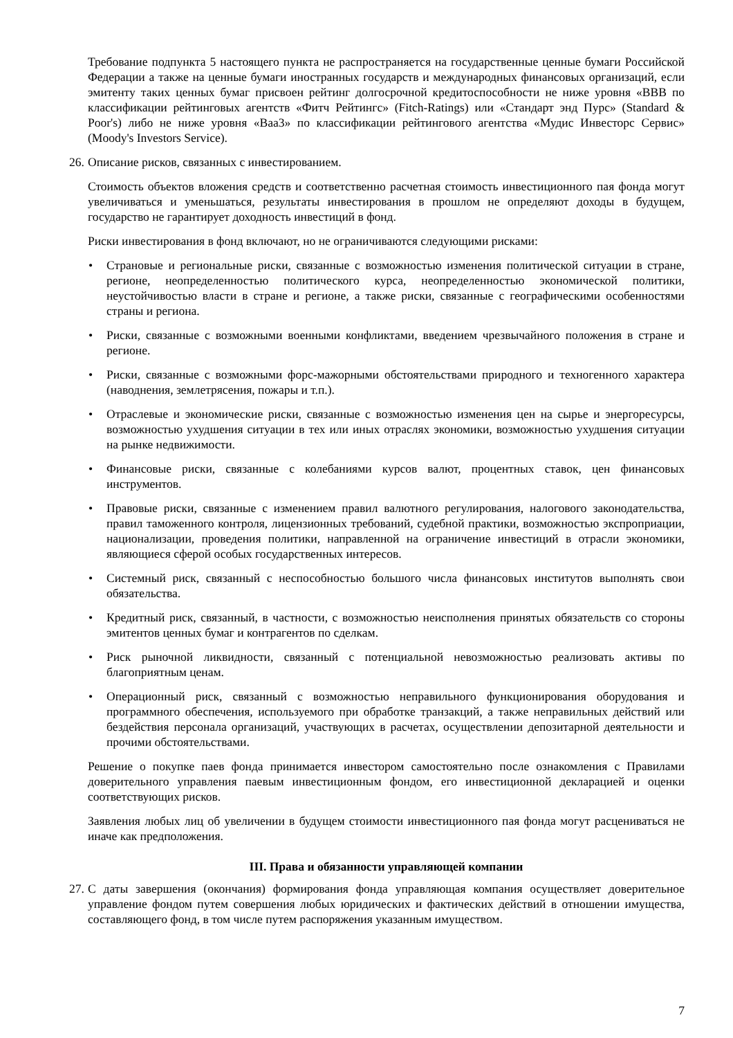Требование подпункта 5 настоящего пункта не распространяется на государственные ценные бумаги Российской Федерации а также на ценные бумаги иностранных государств и международных финансовых организаций, если эмитенту таких ценных бумаг присвоен рейтинг долгосрочной кредитоспособности не ниже уровня «BBB по классификации рейтинговых агентств «Фитч Рейтингс» (Fitch-Ratings) или «Стандарт энд Пурс» (Standard & Poor's) либо не ниже уровня «Baa3» по классификации рейтингового агентства «Мудис Инвесторс Сервис» (Moody's Investors Service).
26. Описание рисков, связанных с инвестированием.
Стоимость объектов вложения средств и соответственно расчетная стоимость инвестиционного пая фонда могут увеличиваться и уменьшаться, результаты инвестирования в прошлом не определяют доходы в будущем, государство не гарантирует доходность инвестиций в фонд.
Риски инвестирования в фонд включают, но не ограничиваются следующими рисками:
• Страновые и региональные риски, связанные с возможностью изменения политической ситуации в стране, регионе, неопределенностью политического курса, неопределенностью экономической политики, неустойчивостью власти в стране и регионе, а также риски, связанные с географическими особенностями страны и региона.
• Риски, связанные с возможными военными конфликтами, введением чрезвычайного положения в стране и регионе.
• Риски, связанные с возможными форс-мажорными обстоятельствами природного и техногенного характера (наводнения, землетрясения, пожары и т.п.).
• Отраслевые и экономические риски, связанные с возможностью изменения цен на сырье и энергоресурсы, возможностью ухудшения ситуации в тех или иных отраслях экономики, возможностью ухудшения ситуации на рынке недвижимости.
• Финансовые риски, связанные с колебаниями курсов валют, процентных ставок, цен финансовых инструментов.
• Правовые риски, связанные с изменением правил валютного регулирования, налогового законодательства, правил таможенного контроля, лицензионных требований, судебной практики, возможностью экспроприации, национализации, проведения политики, направленной на ограничение инвестиций в отрасли экономики, являющиеся сферой особых государственных интересов.
• Системный риск, связанный с неспособностью большого числа финансовых институтов выполнять свои обязательства.
• Кредитный риск, связанный, в частности, с возможностью неисполнения принятых обязательств со стороны эмитентов ценных бумаг и контрагентов по сделкам.
• Риск рыночной ликвидности, связанный с потенциальной невозможностью реализовать активы по благоприятным ценам.
• Операционный риск, связанный с возможностью неправильного функционирования оборудования и программного обеспечения, используемого при обработке транзакций, а также неправильных действий или бездействия персонала организаций, участвующих в расчетах, осуществлении депозитарной деятельности и прочими обстоятельствами.
Решение о покупке паев фонда принимается инвестором самостоятельно после ознакомления с Правилами доверительного управления паевым инвестиционным фондом, его инвестиционной декларацией и оценки соответствующих рисков.
Заявления любых лиц об увеличении в будущем стоимости инвестиционного пая фонда могут расцениваться не иначе как предположения.
III. Права и обязанности управляющей компании
27. С даты завершения (окончания) формирования фонда управляющая компания осуществляет доверительное управление фондом путем совершения любых юридических и фактических действий в отношении имущества, составляющего фонд, в том числе путем распоряжения указанным имуществом.
7